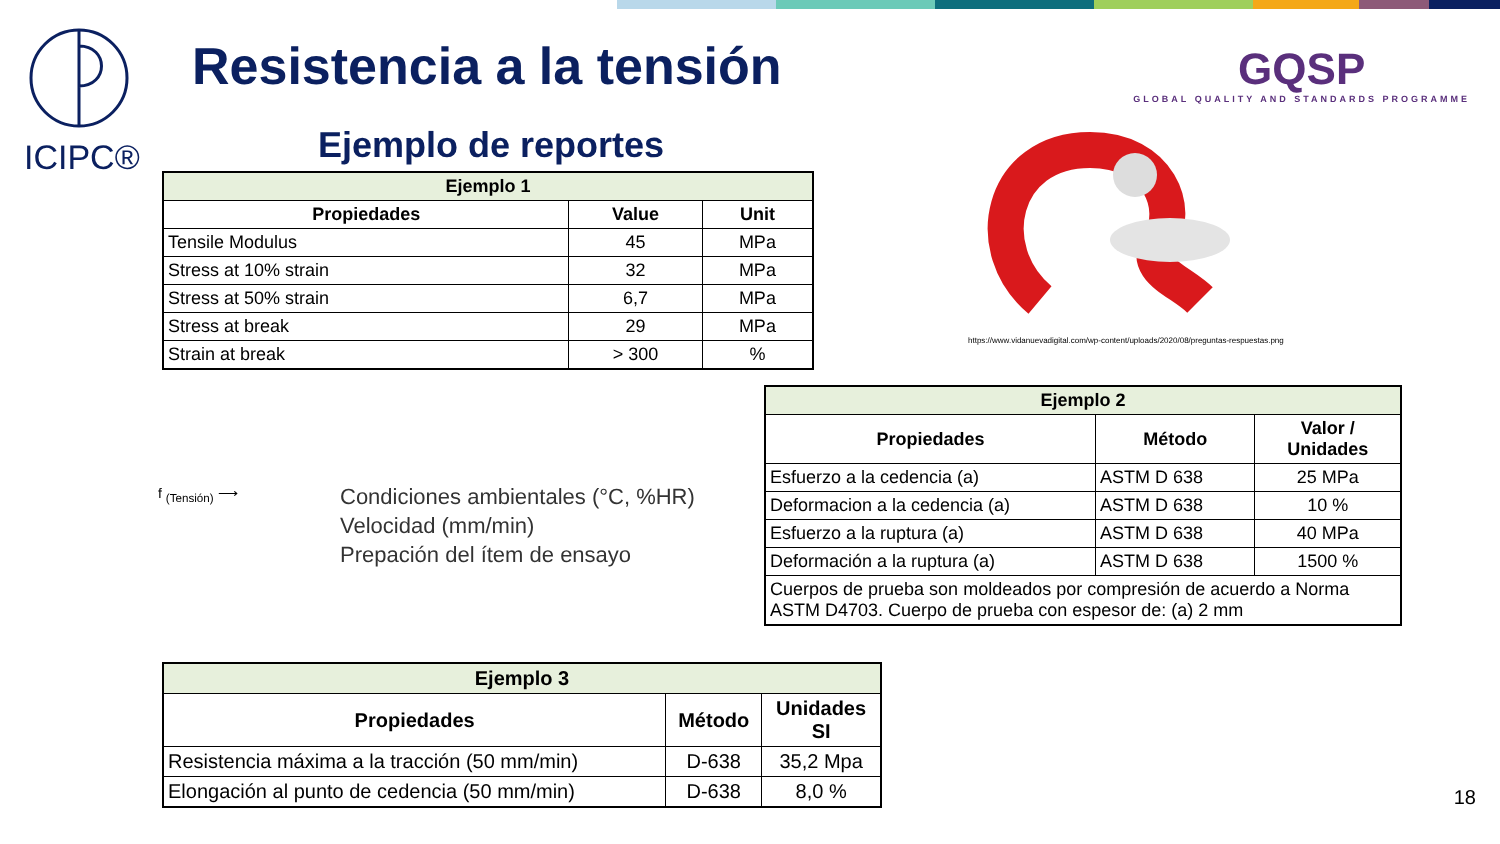ICIPC®
Resistencia a la tensión
GQSP
GLOBAL QUALITY AND STANDARDS PROGRAMME
Ejemplo de reportes
| Ejemplo 1 | | |
| --- | --- | --- |
| Propiedades | Value | Unit |
| Tensile Modulus | 45 | MPa |
| Stress at 10% strain | 32 | MPa |
| Stress at 50% strain | 6,7 | MPa |
| Stress at break | 29 | MPa |
| Strain at break | > 300 | % |
https://www.vidanuevadigital.com/wp-content/uploads/2020/08/preguntas-respuestas.png
| Ejemplo 2 | | |
| --- | --- | --- |
| Propiedades | Método | Valor / Unidades |
| Esfuerzo a la cedencia (a) | ASTM D 638 | 25 MPa |
| Deformacion a la cedencia (a) | ASTM D 638 | 10 % |
| Esfuerzo a la ruptura (a) | ASTM D 638 | 40 MPa |
| Deformación a la ruptura (a) | ASTM D 638 | 1500 % |
| Cuerpos de prueba son moldeados por compresión de acuerdo a Norma ASTM D4703. Cuerpo de prueba con espesor de: (a) 2 mm | | |
f <sub>(Tensión)</sub> ⟶
Condiciones ambientales (°C, %HR)
Velocidad (mm/min)
Prepación del ítem de ensayo
| Ejemplo 3 | | |
| --- | --- | --- |
| Propiedades | Método | Unidades SI |
| Resistencia máxima a la tracción (50 mm/min) | D-638 | 35,2 Mpa |
| Elongación al punto de cedencia (50 mm/min) | D-638 | 8,0 % |
18